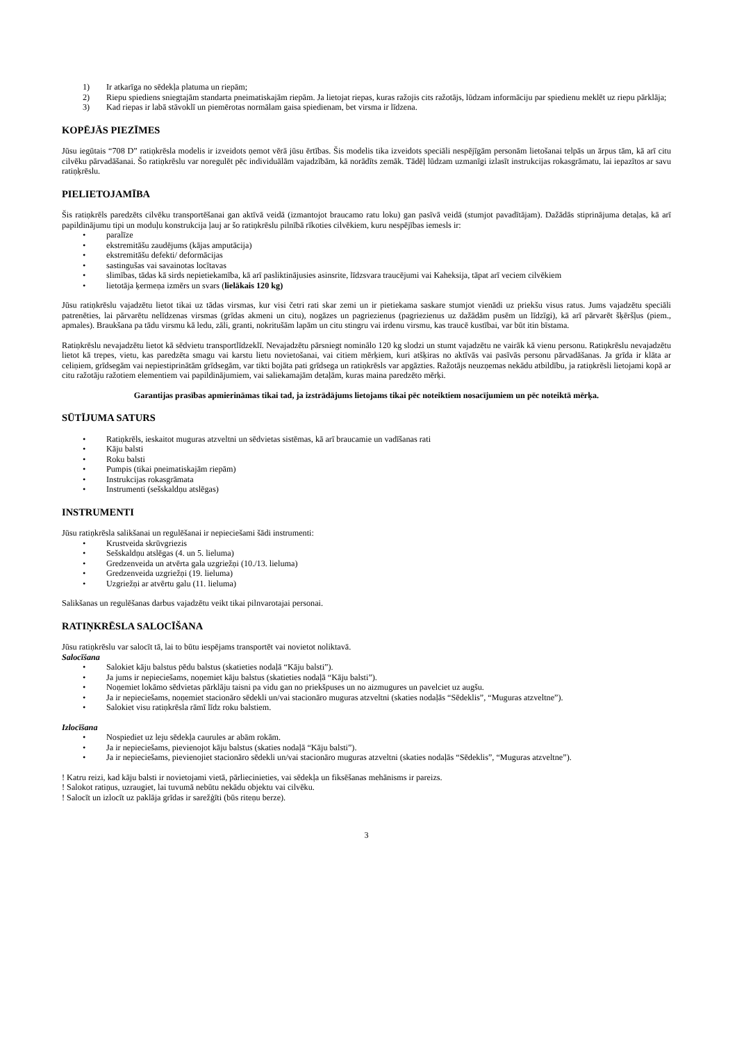1) Ir atkarīga no sēdekļa platuma un riepām;
2) Riepu spiediens sniegtajām standarta pneimatiskajām riepām. Ja lietojat riepas, kuras ražojis cits ražotājs, lūdzam informāciju par spiedienu meklēt uz riepu pārklāja;
3) Kad riepas ir labā stāvoklī un piemērotas normālam gaisa spiedienam, bet virsma ir līdzena.
KOPĒJĀS PIEZĪMES
Jūsu iegūtais “708 D” ratiņkrēsla modelis ir izveidots ņemot vērā jūsu ērtības. Šis modelis tika izveidots speciāli nespējīgām personām lietošanai telpās un ārpus tām, kā arī citu cilvēku pārvadāšanai. Šo ratiņkrēslu var noregulēt pēc individuālām vajadzībām, kā norādīts zemāk. Tādēļ lūdzam uzmanīgi izlasīt instrukcijas rokasgrāmatu, lai iepazītos ar savu ratiņķrēslu.
PIELIETOJAMĪBA
Šis ratiņkrēls paredzēts cilvēku transportēšanai gan aktīvā veidā (izmantojot braucamo ratu loku) gan pasīvā veidā (stumjot pavadītājam). Dažādās stiprinājuma detaļas, kā arī papildinājumu tipi un moduļu konstrukcija ļauj ar šo ratiņkrēslu pilnībā rīkoties cilvēkiem, kuru nespējības iemesls ir:
• paralīze
• ekstremitāšu zaudējums (kājas amputācija)
• ekstremitāšu defekti/ deformācijas
• sastingušas vai savainotas locītavas
• slimības, tādas kā sirds nepietiekamība, kā arī pasliktinājusies asinsrite, līdzsvara traucējumi vai Kaheksija, tāpat arī veciem cilvēkiem
• lietotāja ķermeņa izmērs un svars (lielākais 120 kg)
Jūsu ratiņkrēslu vajadzētu lietot tikai uz tādas virsmas, kur visi četri rati skar zemi un ir pietiekama saskare stumjot vienādi uz priekšu visus ratus. Jums vajadzētu speciāli patrenēties, lai pārvarētu nelīdzenas virsmas (grīdas akmeni un citu), nogāzes un pagriezienus (pagriezienus uz dažādām pusēm un līdzīgi), kā arī pārvarēt šķēršļus (piem., apmales). Braukšana pa tādu virsmu kā ledu, zāli, granti, nokritušām lapām un citu stingru vai irdenu virsmu, kas traucē kustībai, var būt itin bīstama.
Ratiņkrēslu nevajadzētu lietot kā sēdvietu transportlīdzeklī. Nevajadzētu pārsniegt nominālo 120 kg slodzi un stumt vajadzētu ne vairāk kā vienu personu. Ratiņkrēslu nevajadzētu lietot kā trepes, vietu, kas paredzēta smagu vai karstu lietu novietošanai, vai citiem mērķiem, kuri atšķiras no aktīvās vai pasīvās personu pārvadāšanas. Ja grīda ir klāta ar celiņiem, grīdsegām vai nepiestiprinātām grīdsegām, var tikti bojāta pati grīdsega un ratiņkrēsls var apgāzties. Ražotājs neuzņemas nekādu atbildību, ja ratiņkrēsli lietojami kopā ar citu ražotāju ražotiem elementiem vai papildinājumiem, vai saliekamajām detaļām, kuras maina paredzēto mērķi.
Garantijas prasības apmierināmas tikai tad, ja izstrādājums lietojams tikai pēc noteiktiem nosacījumiem un pēc noteiktā mērķa.
SŪTĪJUMA SATURS
• Ratiņkrēls, ieskaitot muguras atzveltni un sēdvietas sistēmas, kā arī braucamie un vadīšanas rati
• Kāju balsti
• Roku balsti
• Pumpis (tikai pneimatiskajām riepām)
• Instrukcijas rokasgrāmata
• Instrumenti (sešskaldņu atslēgas)
INSTRUMENTI
Jūsu ratiņkrēsla salikšanai un regulēšanai ir nepieciešami šādi instrumenti:
• Krustveida skrūvgriezis
• Sešskaldņu atslēgas (4. un 5. lieluma)
• Gredzenveida un atvērta gala uzgriežņi (10./13. lieluma)
• Gredzenveida uzgriežņi (19. lieluma)
• Uzgriežņi ar atvērtu galu (11. lieluma)
Salikšanas un regulēšanas darbus vajadzētu veikt tikai pilnvarotajai personai.
RATIŅKRĒSLA SALOCĪŠANA
Jūsu ratiņkrēslu var salocīt tā, lai to būtu iespējams transportēt vai novietot noliktavā.
Salocīšana
• Salokiet kāju balstus pēdu balstus (skatieties nodaļā “Kāju balsti”).
• Ja jums ir nepieciešams, noņemiet kāju balstus (skatieties nodaļā “Kāju balsti”).
• Noņemiet lokāmo sēdvietas pārklāju taisni pa vidu gan no priekšpuses un no aizmugures un pavelciet uz augšu.
• Ja ir nepieciešams, noņemiet stacionāro sēdekli un/vai stacionāro muguras atzveltni (skaties nodaļās “Sēdeklis”, “Muguras atzveltne”).
• Salokiet visu ratiņkrēsla rāmī līdz roku balstiem.
Izlocīšana
• Nospiediet uz leju sēdekļa caurules ar abām rokām.
• Ja ir nepieciešams, pievienojot kāju balstus (skaties nodaļā “Kāju balsti”).
• Ja ir nepieciešams, pievienojiet stacionāro sēdekli un/vai stacionāro muguras atzveltni (skaties nodaļās “Sēdeklis”, “Muguras atzveltne”).
! Katru reizi, kad kāju balsti ir novietojami vietā, pārliecinieties, vai sēdekļa un fiksēšanas mehānisms ir pareizs.
! Salokot ratiņus, uzraugiet, lai tuvumā nebūtu nekādu objektu vai cilvēku.
! Salocīt un izlocīt uz paklāja grīdas ir sarežģīti (būs riteņu berze).
3